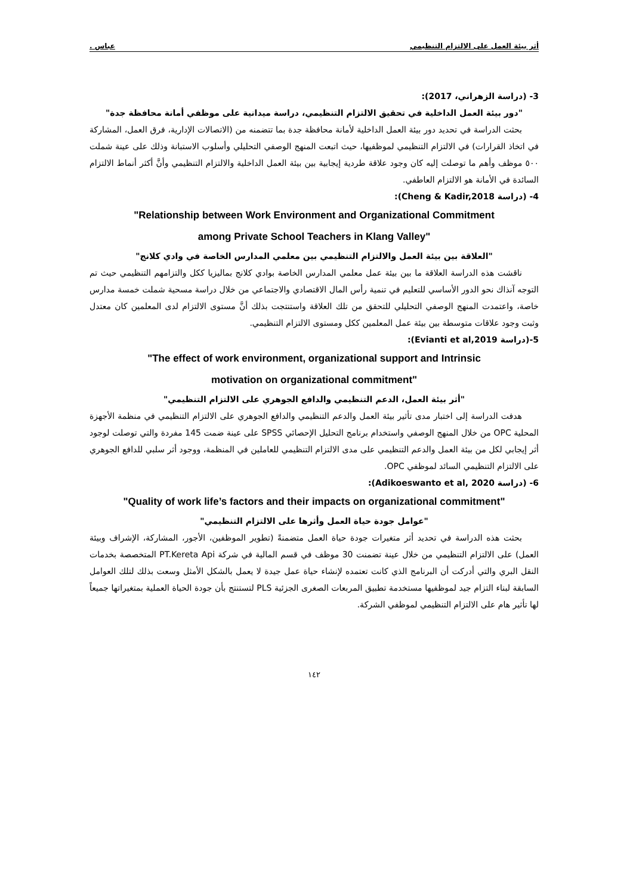أثر بيئة العمل على الالتزام التنظيمي عباس .
3- (دراسة الزهراني، 2017):
"دور بيئة العمل الداخلية في تحقيق الالتزام التنظيمي، دراسة ميدانية على موظفي أمانة محافظة جدة"
بحثت الدراسة في تحديد دور بيئة العمل الداخلية لأمانة محافظة جدة بما تتضمنه من (الاتصالات الإدارية، فرق العمل، المشاركة في اتخاذ القرارات) في الالتزام التنظيمي لموظفيها، حيث اتبعت المنهج الوصفي التحليلي وأسلوب الاستبانة وذلك على عينة شملت ٥٠٠ موظف وأهم ما توصلت إليه كان وجود علاقة طردية إيجابية بين بيئة العمل الداخلية والالتزام التنظيمي وأنَّ أكثر أنماط الالتزام السائدة في الأمانة هو الالتزام العاطفي.
4- (دراسة Cheng & Kadir,2018):
"Relationship between Work Environment and Organizational Commitment
among Private School Teachers in Klang Valley"
"العلاقة بين بيئة العمل والالتزام التنظيمي بين معلمي المدارس الخاصة في وادي كلانج"
ناقشت هذه الدراسة العلاقة ما بين بيئة عمل معلمي المدارس الخاصة بوادي كلانج بماليزيا ككل والتزامهم التنظيمي حيث تم التوجه آنذاك نحو الدور الأساسي للتعليم في تنمية رأس المال الاقتصادي والاجتماعي من خلال دراسة مسحية شملت خمسة مدارس خاصة، واعتمدت المنهج الوصفي التحليلي للتحقق من تلك العلاقة واستنتجت بذلك أنَّ مستوى الالتزام لدى المعلمين كان معتدل وثبت وجود علاقات متوسطة بين بيئة عمل المعلمين ككل ومستوى الالتزام التنظيمي.
5-(دراسة Evianti et al,2019):
"The effect of work environment, organizational support and Intrinsic
motivation on organizational commitment"
"أثر بيئة العمل، الدعم التنظيمي والدافع الجوهري على الالتزام التنظيمي"
هدفت الدراسة إلى اختبار مدى تأثير بيئة العمل والدعم التنظيمي والدافع الجوهري على الالتزام التنظيمي في منظمة الأجهزة المحلية OPC من خلال المنهج الوصفي واستخدام برنامج التحليل الإحصائي SPSS على عينة ضمت 145 مفردة والتي توصلت لوجود أثر إيجابي لكل من بيئة العمل والدعم التنظيمي على مدى الالتزام التنظيمي للعاملين في المنظمة، ووجود أثر سلبي للدافع الجوهري على الالتزام التنظيمي السائد لموظفي OPC.
6- (دراسة Adikoeswanto et al, 2020):
"Quality of work life’s factors and their impacts on organizational commitment"
"عوامل جودة حياة العمل وأثرها على الالتزام التنظيمي"
بحثت هذه الدراسة في تحديد أثر متغيرات جودة حياة العمل متضمنةً (تطوير الموظفين، الأجور، المشاركة، الإشراف وبيئة العمل) على الالتزام التنظيمي من خلال عينة تضمنت 30 موظف في قسم المالية في شركة PT.Kereta Api المتخصصة بخدمات النقل البري والتي أدركت أن البرنامج الذي كانت تعتمده لإنشاء حياة عمل جيدة لا يعمل بالشكل الأمثل وسعت بذلك لتلك العوامل السابقة لبناء التزام جيد لموظفيها مستخدمة تطبيق المربعات الصغرى الجزئية PLS لتستنتج بأن جودة الحياة العملية بمتغيراتها جميعاً لها تأثير هام على الالتزام التنظيمي لموظفي الشركة.
١٤٢